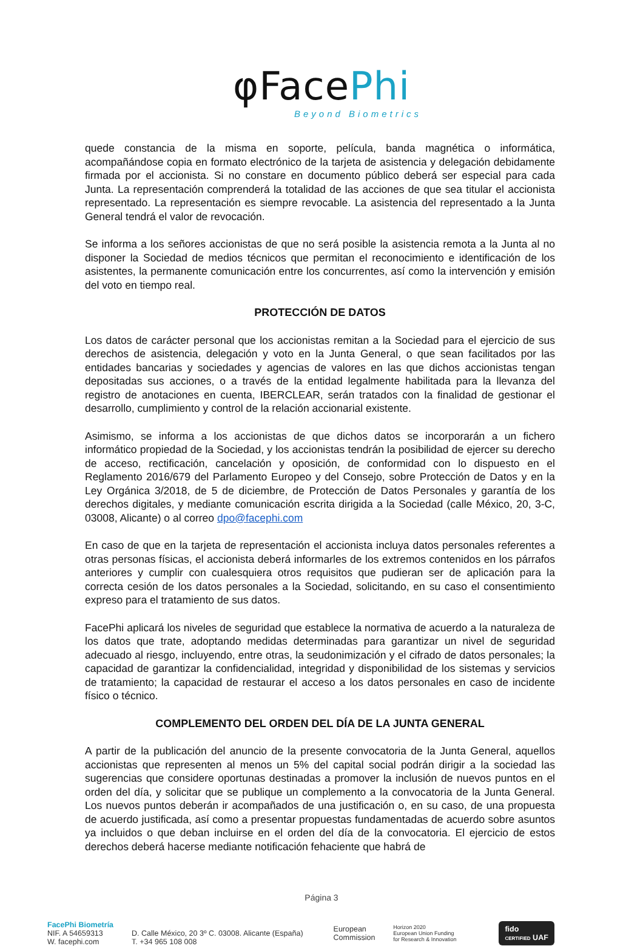φFacePhi
Beyond Biometrics
quede constancia de la misma en soporte, película, banda magnética o informática, acompañándose copia en formato electrónico de la tarjeta de asistencia y delegación debidamente firmada por el accionista. Si no constare en documento público deberá ser especial para cada Junta. La representación comprenderá la totalidad de las acciones de que sea titular el accionista representado. La representación es siempre revocable. La asistencia del representado a la Junta General tendrá el valor de revocación.
Se informa a los señores accionistas de que no será posible la asistencia remota a la Junta al no disponer la Sociedad de medios técnicos que permitan el reconocimiento e identificación de los asistentes, la permanente comunicación entre los concurrentes, así como la intervención y emisión del voto en tiempo real.
PROTECCIÓN DE DATOS
Los datos de carácter personal que los accionistas remitan a la Sociedad para el ejercicio de sus derechos de asistencia, delegación y voto en la Junta General, o que sean facilitados por las entidades bancarias y sociedades y agencias de valores en las que dichos accionistas tengan depositadas sus acciones, o a través de la entidad legalmente habilitada para la llevanza del registro de anotaciones en cuenta, IBERCLEAR, serán tratados con la finalidad de gestionar el desarrollo, cumplimiento y control de la relación accionarial existente.
Asimismo, se informa a los accionistas de que dichos datos se incorporarán a un fichero informático propiedad de la Sociedad, y los accionistas tendrán la posibilidad de ejercer su derecho de acceso, rectificación, cancelación y oposición, de conformidad con lo dispuesto en el Reglamento 2016/679 del Parlamento Europeo y del Consejo, sobre Protección de Datos y en la Ley Orgánica 3/2018, de 5 de diciembre, de Protección de Datos Personales y garantía de los derechos digitales, y mediante comunicación escrita dirigida a la Sociedad (calle México, 20, 3-C, 03008, Alicante) o al correo dpo@facephi.com
En caso de que en la tarjeta de representación el accionista incluya datos personales referentes a otras personas físicas, el accionista deberá informarles de los extremos contenidos en los párrafos anteriores y cumplir con cualesquiera otros requisitos que pudieran ser de aplicación para la correcta cesión de los datos personales a la Sociedad, solicitando, en su caso el consentimiento expreso para el tratamiento de sus datos.
FacePhi aplicará los niveles de seguridad que establece la normativa de acuerdo a la naturaleza de los datos que trate, adoptando medidas determinadas para garantizar un nivel de seguridad adecuado al riesgo, incluyendo, entre otras, la seudonimización y el cifrado de datos personales; la capacidad de garantizar la confidencialidad, integridad y disponibilidad de los sistemas y servicios de tratamiento; la capacidad de restaurar el acceso a los datos personales en caso de incidente físico o técnico.
COMPLEMENTO DEL ORDEN DEL DÍA DE LA JUNTA GENERAL
A partir de la publicación del anuncio de la presente convocatoria de la Junta General, aquellos accionistas que representen al menos un 5% del capital social podrán dirigir a la sociedad las sugerencias que considere oportunas destinadas a promover la inclusión de nuevos puntos en el orden del día, y solicitar que se publique un complemento a la convocatoria de la Junta General. Los nuevos puntos deberán ir acompañados de una justificación o, en su caso, de una propuesta de acuerdo justificada, así como a presentar propuestas fundamentadas de acuerdo sobre asuntos ya incluidos o que deban incluirse en el orden del día de la convocatoria. El ejercicio de estos derechos deberá hacerse mediante notificación fehaciente que habrá de
Página 3
FacePhi Biometría
NIF. A 54659313
W. facephi.com
D. Calle México, 20 3º C. 03008. Alicante (España)
T. +34 965 108 008
European
Commission
Horizon 2020
European Union Funding
for Research & Innovation
fido
CERTIFIED UAF